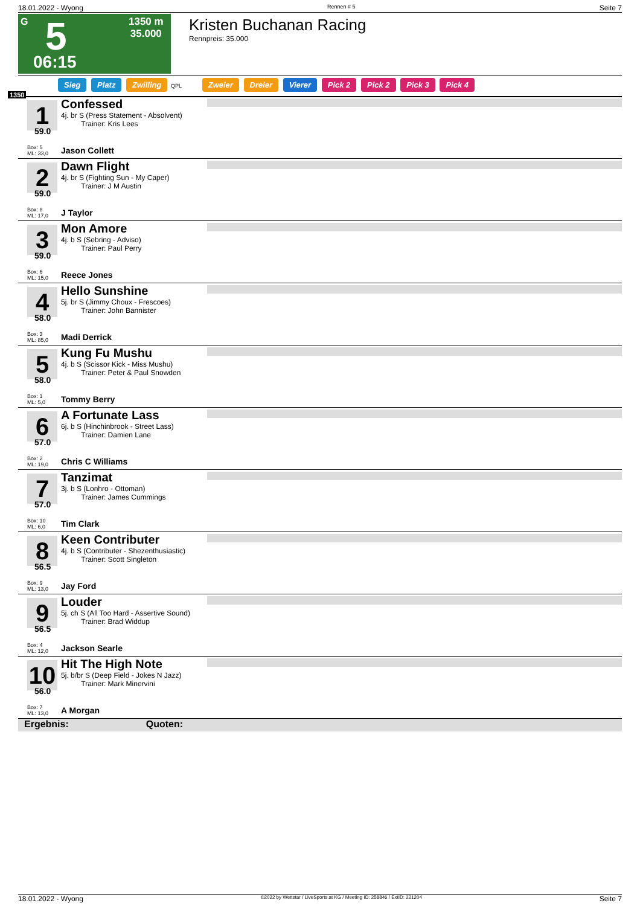18.01.2022 - Wyong Rennen # 5 Seite 7
G 5
1350 m
35.000
06:15
Kristen Buchanan Racing
Rennpreis: 35.000
Sieg Platz Zwilling QPL Zweier Dreier Vierer Pick 2 Pick 2 Pick 3 Pick 4
1350
1
59.0
Box: 5
ML: 33,0
Confessed
4j. br S (Press Statement - Absolvent)
Trainer: Kris Lees
Jason Collett
2
59.0
Box: 8
ML: 17,0
Dawn Flight
4j. br S (Fighting Sun - My Caper)
Trainer: J M Austin
J Taylor
3
59.0
Box: 6
ML: 15,0
Mon Amore
4j. b S (Sebring - Adviso)
Trainer: Paul Perry
Reece Jones
4
58.0
Box: 3
ML: 85,0
Hello Sunshine
5j. br S (Jimmy Choux - Frescoes)
Trainer: John Bannister
Madi Derrick
5
58.0
Box: 1
ML: 5,0
Kung Fu Mushu
4j. b S (Scissor Kick - Miss Mushu)
Trainer: Peter & Paul Snowden
Tommy Berry
6
57.0
Box: 2
ML: 19,0
A Fortunate Lass
6j. b S (Hinchinbrook - Street Lass)
Trainer: Damien Lane
Chris C Williams
7
57.0
Box: 10
ML: 6,0
Tanzimat
3j. b S (Lonhro - Ottoman)
Trainer: James Cummings
Tim Clark
8
56.5
Box: 9
ML: 13,0
Keen Contributer
4j. b S (Contributer - Shezenthusiastic)
Trainer: Scott Singleton
Jay Ford
9
56.5
Box: 4
ML: 12,0
Louder
5j. ch S (All Too Hard - Assertive Sound)
Trainer: Brad Widdup
Jackson Searle
10
56.0
Box: 7
ML: 13,0
Hit The High Note
5j. b/br S (Deep Field - Jokes N Jazz)
Trainer: Mark Minervini
A Morgan
Ergebnis: Quoten:
18.01.2022 - Wyong ©2022 by Wettstar / LiveSports.at KG / Meeting ID: 258846 / ExtID: 221204 Seite 7